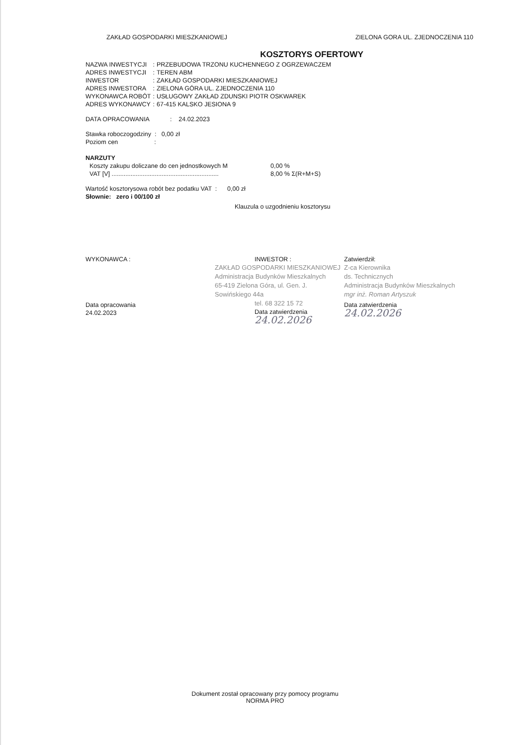ZAKŁAD GOSPODARKI MIESZKANIOWEJ ZIELONA GORA UL. ZJEDNOCZENIA 110
KOSZTORYS OFERTOWY
| NAZWA INWESTYCJI | : | PRZEBUDOWA TRZONU KUCHENNEGO Z OGRZEWACZEM |
| ADRES INWESTYCJI | : | TEREN ABM |
| INWESTOR | : | ZAKŁAD GOSPODARKI MIESZKANIOWEJ |
| ADRES INWESTORA | : | ZIELONA GÓRA UL. ZJEDNOCZENIA 110 |
| WYKONAWCA ROBÓT | : | USŁUGOWY ZAKŁAD ZDUNSKI PIOTR OSKWAREK |
| ADRES WYKONAWCY | : | 67-415 KALSKO JESIONA 9 |
DATA OPRACOWANIA : 24.02.2023
Stawka roboczogodziny : 0,00 zł
Poziom cen :
NARZUTY
| Koszty zakupu doliczane do cen jednostkowych M | 0,00 % |
| VAT [V] .............................................................. | 8,00 % Σ(R+M+S) |
Wartość kosztorysowa robót bez podatku VAT : 0,00 zł
Słownie: zero i 00/100 zł
Klauzula o uzgodnieniu kosztorysu
WYKONAWCA :
Data opracowania
24.02.2023
INWESTOR :
ZAKŁAD GOSPODARKI MIESZKANIOWEJ
Administracja Budynków Mieszkalnych
65-419 Zielona Góra, ul. Gen. J. Sowińskiego 44a
tel. 68 322 15 72
Data zatwierdzenia
24.02.2026
Zatwierdził:
Z-ca Kierownika
ds. Technicznych
Administracja Budynków Mieszkalnych
mgr inż. Roman Artyszuk
Data zatwierdzenia
24.02.2026
Dokument został opracowany przy pomocy programu
NORMA PRO